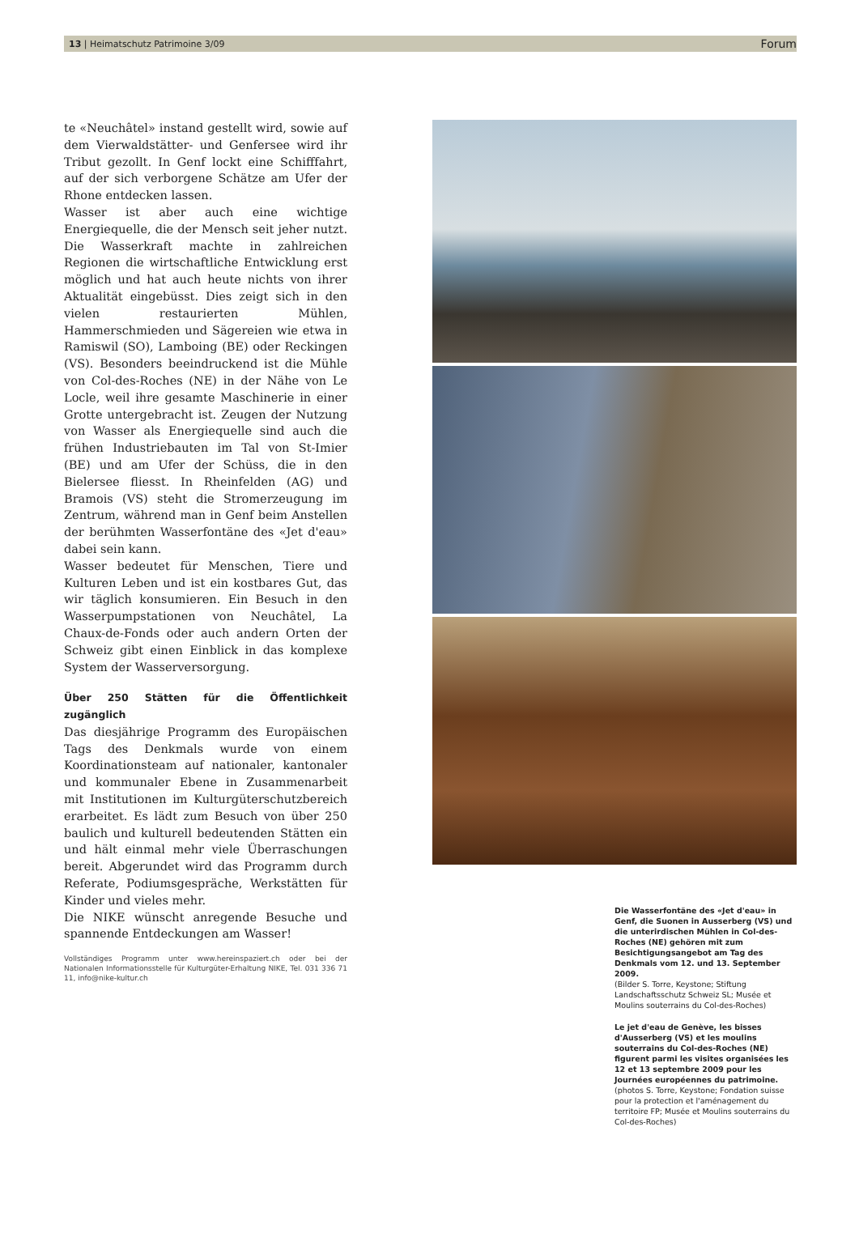13 | Heimatschutz Patrimoine 3/09 Forum
te «Neuchâtel» instand gestellt wird, sowie auf dem Vierwaldstätter- und Genfersee wird ihr Tribut gezollt. In Genf lockt eine Schifffahrt, auf der sich verborgene Schätze am Ufer der Rhone entdecken lassen.
Wasser ist aber auch eine wichtige Energiequelle, die der Mensch seit jeher nutzt. Die Wasserkraft machte in zahlreichen Regionen die wirtschaftliche Entwicklung erst möglich und hat auch heute nichts von ihrer Aktualität eingebüsst. Dies zeigt sich in den vielen restaurierten Mühlen, Hammerschmieden und Sägereien wie etwa in Ramiswil (SO), Lamboing (BE) oder Reckingen (VS). Besonders beeindruckend ist die Mühle von Col-des-Roches (NE) in der Nähe von Le Locle, weil ihre gesamte Maschinerie in einer Grotte untergebracht ist. Zeugen der Nutzung von Wasser als Energiequelle sind auch die frühen Industriebauten im Tal von St-Imier (BE) und am Ufer der Schüss, die in den Bielersee fliesst. In Rheinfelden (AG) und Bramois (VS) steht die Stromerzeugung im Zentrum, während man in Genf beim Anstellen der berühmten Wasserfontäne des «Jet d'eau» dabei sein kann.
Wasser bedeutet für Menschen, Tiere und Kulturen Leben und ist ein kostbares Gut, das wir täglich konsumieren. Ein Besuch in den Wasserpumpstationen von Neuchâtel, La Chaux-de-Fonds oder auch andern Orten der Schweiz gibt einen Einblick in das komplexe System der Wasserversorgung.
Über 250 Stätten für die Öffentlichkeit zugänglich
Das diesjährige Programm des Europäischen Tags des Denkmals wurde von einem Koordinationsteam auf nationaler, kantonaler und kommunaler Ebene in Zusammenarbeit mit Institutionen im Kulturgüterschutzbereich erarbeitet. Es lädt zum Besuch von über 250 baulich und kulturell bedeutenden Stätten ein und hält einmal mehr viele Überraschungen bereit. Abgerundet wird das Programm durch Referate, Podiumsgespräche, Werkstätten für Kinder und vieles mehr.
Die NIKE wünscht anregende Besuche und spannende Entdeckungen am Wasser!
Vollständiges Programm unter www.hereinspaziert.ch oder bei der Nationalen Informationsstelle für Kulturgüter-Erhaltung NIKE, Tel. 031 336 71 11, info@nike-kultur.ch
Die Wasserfontäne des «Jet d'eau» in Genf, die Suonen in Ausserberg (VS) und die unterirdischen Mühlen in Col-des-Roches (NE) gehören mit zum Besichtigungsangebot am Tag des Denkmals vom 12. und 13. September 2009.
(Bilder S. Torre, Keystone; Stiftung Landschaftsschutz Schweiz SL; Musée et Moulins souterrains du Col-des-Roches)
Le jet d'eau de Genève, les bisses d'Ausserberg (VS) et les moulins souterrains du Col-des-Roches (NE) figurent parmi les visites organisées les 12 et 13 septembre 2009 pour les Journées européennes du patrimoine.
(photos S. Torre, Keystone; Fondation suisse pour la protection et l'aménagement du territoire FP; Musée et Moulins souterrains du Col-des-Roches)